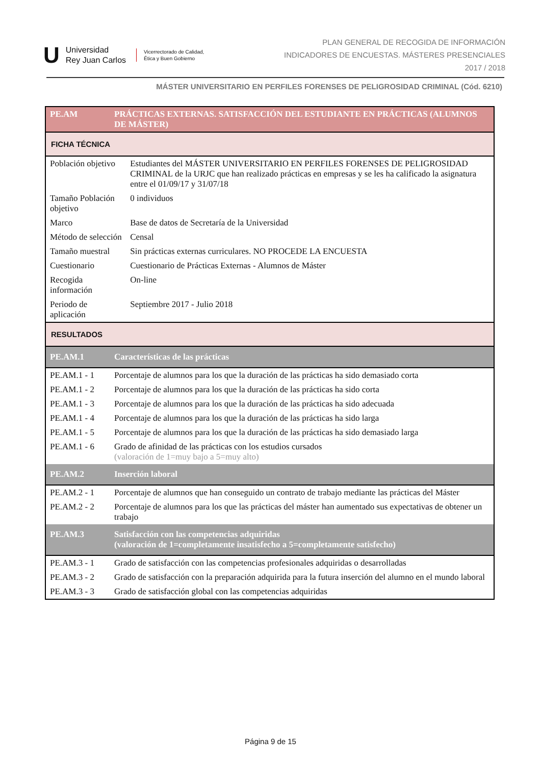U Universidad
Rey Juan Carlos Vicerrectorado de Calidad,
Ética y Buen Gobierno
PLAN GENERAL DE RECOGIDA DE INFORMACIÓN
INDICADORES DE ENCUESTAS. MÁSTERES PRESENCIALES
2017 / 2018
MÁSTER UNIVERSITARIO EN PERFILES FORENSES DE PELIGROSIDAD CRIMINAL (Cód. 6210)
| PE.AM | PRÁCTICAS EXTERNAS. SATISFACCIÓN DEL ESTUDIANTE EN PRÁCTICAS (ALUMNOS DE MÁSTER) | |
| FICHA TÉCNICA | | |
| Población objetivo | | Estudiantes del MÁSTER UNIVERSITARIO EN PERFILES FORENSES DE PELIGROSIDAD CRIMINAL de la URJC que han realizado prácticas en empresas y se les ha calificado la asignatura entre el 01/09/17 y 31/07/18 |
| Tamaño Población objetivo | | 0 individuos |
| Marco | | Base de datos de Secretaría de la Universidad |
| Método de selección | | Censal |
| Tamaño muestral | | Sin prácticas externas curriculares. NO PROCEDE LA ENCUESTA |
| Cuestionario | | Cuestionario de Prácticas Externas - Alumnos de Máster |
| Recogida información | | On-line |
| Periodo de aplicación | | Septiembre 2017 - Julio 2018 |
| RESULTADOS | | |
| PE.AM.1 | Características de las prácticas | |
| PE.AM.1 - 1 | Porcentaje de alumnos para los que la duración de las prácticas ha sido demasiado corta | |
| PE.AM.1 - 2 | Porcentaje de alumnos para los que la duración de las prácticas ha sido corta | |
| PE.AM.1 - 3 | Porcentaje de alumnos para los que la duración de las prácticas ha sido adecuada | |
| PE.AM.1 - 4 | Porcentaje de alumnos para los que la duración de las prácticas ha sido larga | |
| PE.AM.1 - 5 | Porcentaje de alumnos para los que la duración de las prácticas ha sido demasiado larga | |
| PE.AM.1 - 6 | Grado de afinidad de las prácticas con los estudios cursados (valoración de 1=muy bajo a 5=muy alto) | |
| PE.AM.2 | Inserción laboral | |
| PE.AM.2 - 1 | Porcentaje de alumnos que han conseguido un contrato de trabajo mediante las prácticas del Máster | |
| PE.AM.2 - 2 | Porcentaje de alumnos para los que las prácticas del máster han aumentado sus expectativas de obtener un trabajo | |
| PE.AM.3 | Satisfacción con las competencias adquiridas (valoración de 1=completamente insatisfecho a 5=completamente satisfecho) | |
| PE.AM.3 - 1 | Grado de satisfacción con las competencias profesionales adquiridas o desarrolladas | |
| PE.AM.3 - 2 | Grado de satisfacción con la preparación adquirida para la futura inserción del alumno en el mundo laboral | |
| PE.AM.3 - 3 | Grado de satisfacción global con las competencias adquiridas | |
Página 9 de 15